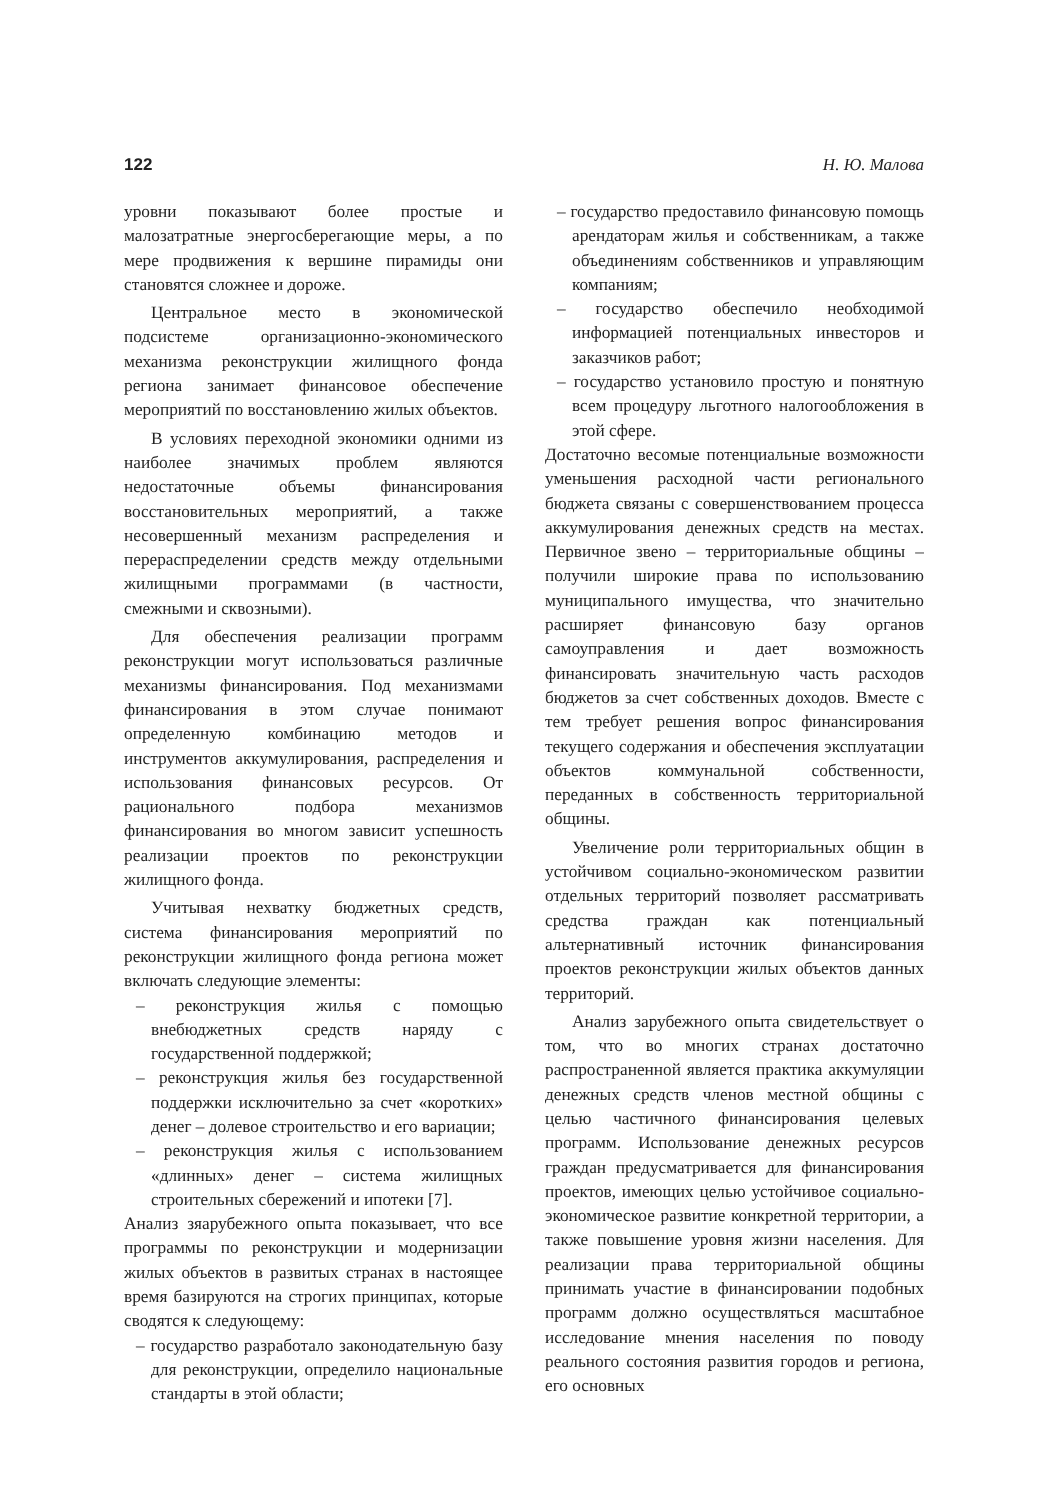122 Н. Ю. Малова
уровни показывают более простые и малозатратные энергосберегающие меры, а по мере продвижения к вершине пирамиды они становятся сложнее и дороже.
Центральное место в экономической подсистеме организационно-экономического механизма реконструкции жилищного фонда региона занимает финансовое обеспечение мероприятий по восстановлению жилых объектов.
В условиях переходной экономики одними из наиболее значимых проблем являются недостаточные объемы финансирования восстановительных мероприятий, а также несовершенный механизм распределения и перераспределении средств между отдельными жилищными программами (в частности, смежными и сквозными).
Для обеспечения реализации программ реконструкции могут использоваться различные механизмы финансирования. Под механизмами финансирования в этом случае понимают определенную комбинацию методов и инструментов аккумулирования, распределения и использования финансовых ресурсов. От рационального подбора механизмов финансирования во многом зависит успешность реализации проектов по реконструкции жилищного фонда.
Учитывая нехватку бюджетных средств, система финансирования мероприятий по реконструкции жилищного фонда региона может включать следующие элементы:
– реконструкция жилья с помощью внебюджетных средств наряду с государственной поддержкой;
– реконструкция жилья без государственной поддержки исключительно за счет «коротких» денег – долевое строительство и его вариации;
– реконструкция жилья с использованием «длинных» денег – система жилищных строительных сбережений и ипотеки [7].
Анализ зяарубежного опыта показывает, что все программы по реконструкции и модернизации жилых объектов в развитых странах в настоящее время базируются на строгих принципах, которые сводятся к следующему:
– государство разработало законодательную базу для реконструкции, определило национальные стандарты в этой области;
– государство предоставило финансовую помощь арендаторам жилья и собственникам, а также объединениям собственников и управляющим компаниям;
– государство обеспечило необходимой информацией потенциальных инвесторов и заказчиков работ;
– государство установило простую и понятную всем процедуру льготного налогообложения в этой сфере.
Достаточно весомые потенциальные возможности уменьшения расходной части регионального бюджета связаны с совершенствованием процесса аккумулирования денежных средств на местах. Первичное звено – территориальные общины – получили широкие права по использованию муниципального имущества, что значительно расширяет финансовую базу органов самоуправления и дает возможность финансировать значительную часть расходов бюджетов за счет собственных доходов. Вместе с тем требует решения вопрос финансирования текущего содержания и обеспечения эксплуатации объектов коммунальной собственности, переданных в собственность территориальной общины.
Увеличение роли территориальных общин в устойчивом социально-экономическом развитии отдельных территорий позволяет рассматривать средства граждан как потенциальный альтернативный источник финансирования проектов реконструкции жилых объектов данных территорий.
Анализ зарубежного опыта свидетельствует о том, что во многих странах достаточно распространенной является практика аккумуляции денежных средств членов местной общины с целью частичного финансирования целевых программ. Использование денежных ресурсов граждан предусматривается для финансирования проектов, имеющих целью устойчивое социально-экономическое развитие конкретной территории, а также повышение уровня жизни населения. Для реализации права территориальной общины принимать участие в финансировании подобных программ должно осуществляться масштабное исследование мнения населения по поводу реального состояния развития городов и региона, его основных